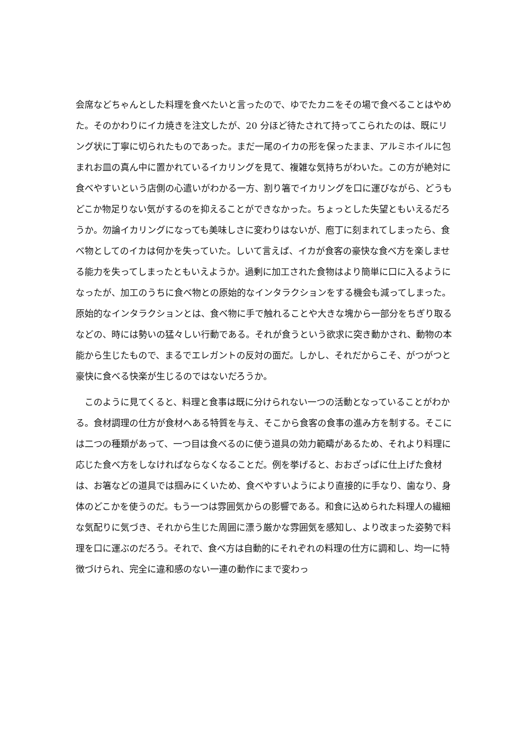会席などちゃんとした料理を食べたいと言ったので、ゆでたカニをその場で食べることはやめた。そのかわりにイカ焼きを注文したが、20 分ほど待たされて持ってこられたのは、既にリング状に丁寧に切られたものであった。まだ一尾のイカの形を保ったまま、アルミホイルに包まれお皿の真ん中に置かれているイカリングを見て、複雑な気持ちがわいた。この方が絶対に食べやすいという店側の心遣いがわかる一方、割り箸でイカリングを口に運びながら、どうもどこか物足りない気がするのを抑えることができなかった。ちょっとした失望ともいえるだろうか。勿論イカリングになっても美味しさに変わりはないが、庖丁に刻まれてしまったら、食べ物としてのイカは何かを失っていた。しいて言えば、イカが食客の豪快な食べ方を楽しませる能力を失ってしまったともいえようか。過剰に加工された食物はより簡単に口に入るようになったが、加工のうちに食べ物との原始的なインタラクションをする機会も減ってしまった。原始的なインタラクションとは、食べ物に手で触れることや大きな塊から一部分をちぎり取るなどの、時には勢いの猛々しい行動である。それが食うという欲求に突き動かされ、動物の本能から生じたもので、まるでエレガントの反対の面だ。しかし、それだからこそ、がつがつと豪快に食べる快楽が生じるのではないだろうか。
　このように見てくると、料理と食事は既に分けられない一つの活動となっていることがわかる。食材調理の仕方が食材へある特質を与え、そこから食客の食事の進み方を制する。そこには二つの種類があって、一つ目は食べるのに使う道具の効力範疇があるため、それより料理に応じた食べ方をしなければならなくなることだ。例を挙げると、おおざっぱに仕上げた食材は、お箸などの道具では掴みにくいため、食べやすいようにより直接的に手なり、歯なり、身体のどこかを使うのだ。もう一つは雰囲気からの影響である。和食に込められた料理人の繊細な気配りに気づき、それから生じた周囲に漂う厳かな雰囲気を感知し、より改まった姿勢で料理を口に運ぶのだろう。それで、食べ方は自動的にそれぞれの料理の仕方に調和し、均一に特徴づけられ、完全に違和感のない一連の動作にまで変わっ